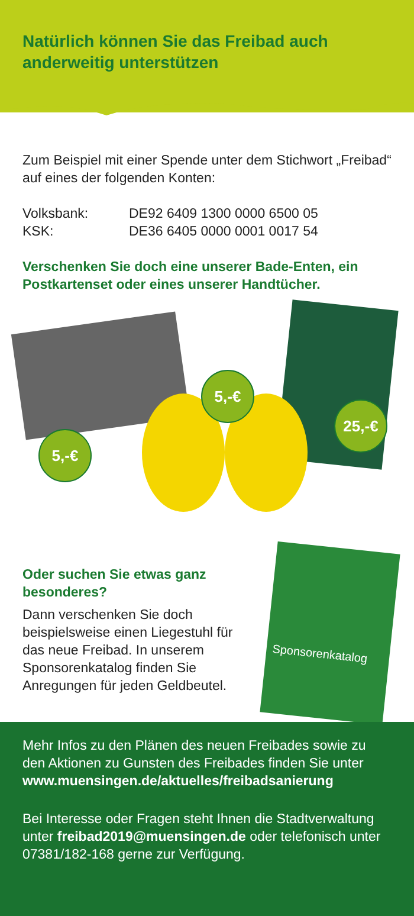Natürlich können Sie das Freibad auch anderweitig unterstützen
Zum Beispiel mit einer Spende unter dem Stichwort „Freibad“ auf eines der folgenden Konten:
Volksbank: DE92 6409 1300 0000 6500 05
KSK: DE36 6405 0000 0001 0017 54
Verschenken Sie doch eine unserer Bade-Enten, ein Postkartenset oder eines unserer Handtücher.
5,-€
5,-€
25,-€
Oder suchen Sie etwas ganz besonderes?
Dann verschenken Sie doch beispielsweise einen Liegestuhl für das neue Freibad. In unserem Sponsorenkatalog finden Sie Anregungen für jeden Geldbeutel.
Sponsorenkatalog
Mehr Infos zu den Plänen des neuen Freibades sowie zu den Aktionen zu Gunsten des Freibades finden Sie unter www.muensingen.de/aktuelles/freibadsanierung
Bei Interesse oder Fragen steht Ihnen die Stadtverwaltung unter freibad2019@muensingen.de oder telefonisch unter 07381/182-168 gerne zur Verfügung.